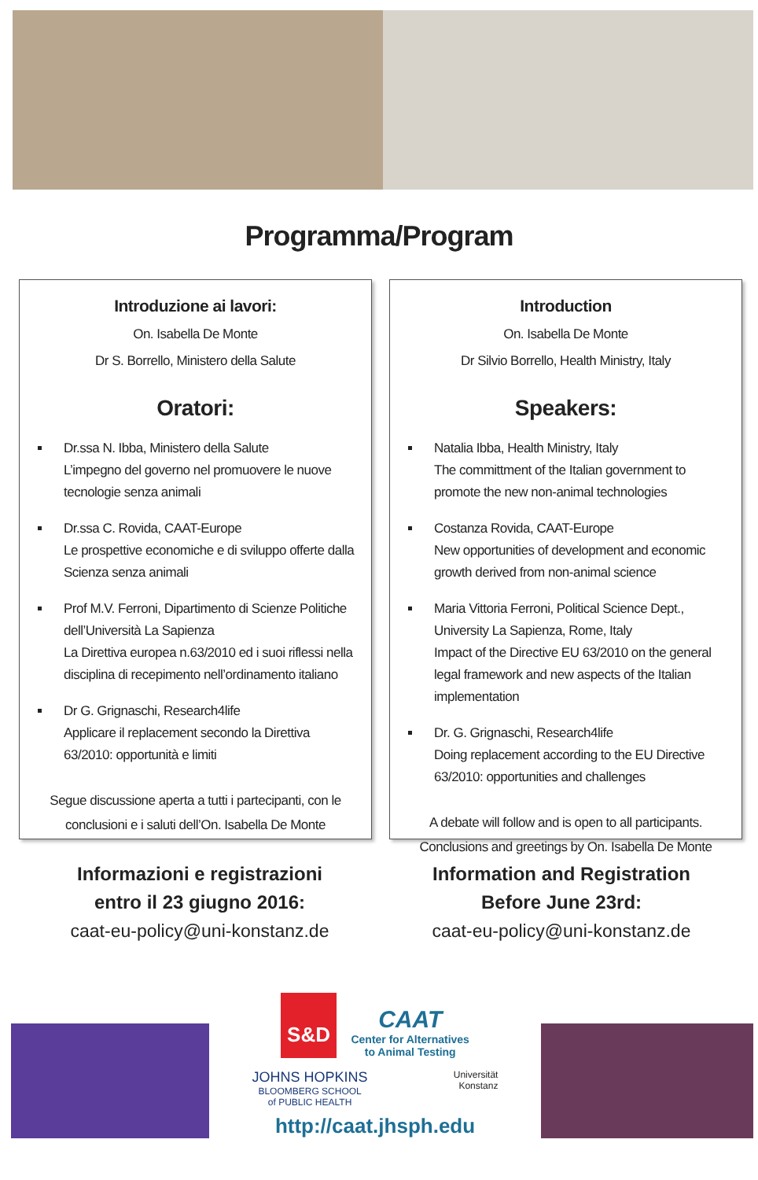Programma/Program
Introduzione ai lavori:
On. Isabella De Monte
Dr S. Borrello, Ministero della Salute
Oratori:
Dr.ssa N. Ibba, Ministero della Salute
L’impegno del governo nel promuovere le nuove tecnologie senza animali
Dr.ssa C. Rovida, CAAT-Europe
Le prospettive economiche e di sviluppo offerte dalla Scienza senza animali
Prof M.V. Ferroni, Dipartimento di Scienze Politiche dell’Università La Sapienza
La Direttiva europea n.63/2010 ed i suoi riflessi nella disciplina di recepimento nell’ordinamento italiano
Dr G. Grignaschi, Research4life
Applicare il replacement secondo la Direttiva 63/2010: opportunità e limiti
Segue discussione aperta a tutti i partecipanti, con le conclusioni e i saluti dell’On. Isabella De Monte
Introduction
On. Isabella De Monte
Dr Silvio Borrello, Health Ministry, Italy
Speakers:
Natalia Ibba, Health Ministry, Italy
The committment of the Italian government to promote the new non-animal technologies
Costanza Rovida, CAAT-Europe
New opportunities of development and economic growth derived from non-animal science
Maria Vittoria Ferroni, Political Science Dept., University La Sapienza, Rome, Italy
Impact of the Directive EU 63/2010 on the general legal framework and new aspects of the Italian implementation
Dr. G. Grignaschi, Research4life
Doing replacement according to the EU Directive 63/2010: opportunities and challenges
A debate will follow and is open to all participants. Conclusions and greetings by On. Isabella De Monte
Informazioni e registrazioni
entro il 23 giugno 2016:
caat-eu-policy@uni-konstanz.de
Information and Registration
Before June 23rd:
caat-eu-policy@uni-konstanz.de
S&D CAAT
Center for Alternatives
to Animal Testing
JOHNS HOPKINS
BLOOMBERG SCHOOL
of PUBLIC HEALTH
Universität
Konstanz
http://caat.jhsph.edu